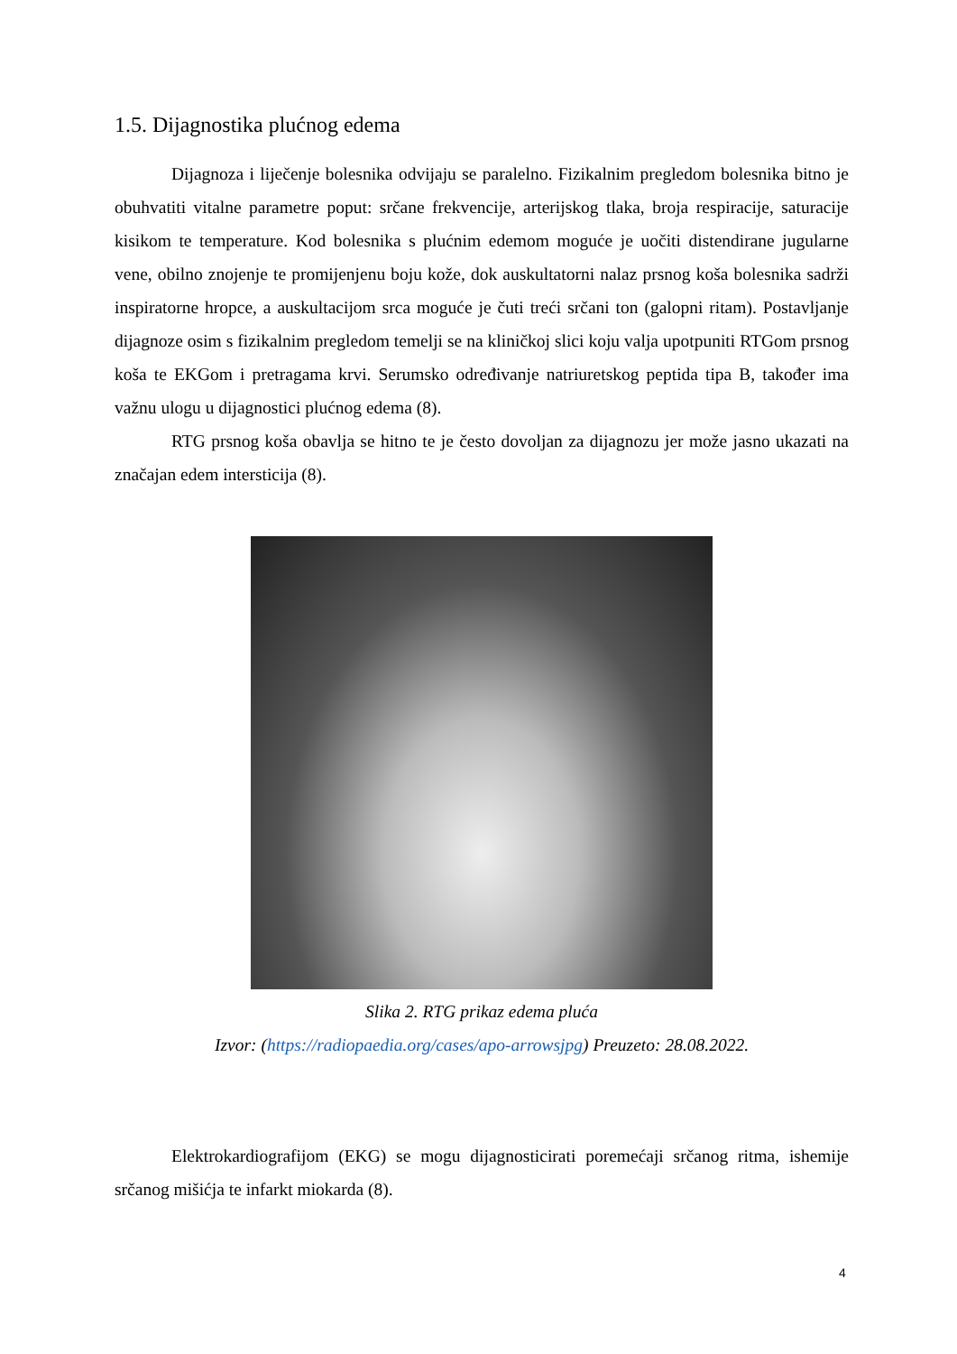1.5. Dijagnostika plućnog edema
Dijagnoza i liječenje bolesnika odvijaju se paralelno. Fizikalnim pregledom bolesnika bitno je obuhvatiti vitalne parametre poput: srčane frekvencije, arterijskog tlaka, broja respiracije, saturacije kisikom te temperature. Kod bolesnika s plućnim edemom moguće je uočiti distendirane jugularne vene, obilno znojenje te promijenjenu boju kože, dok auskultatorni nalaz prsnog koša bolesnika sadrži inspiratorne hropce, a auskultacijom srca moguće je čuti treći srčani ton (galopni ritam). Postavljanje dijagnoze osim s fizikalnim pregledom temelji se na kliničkoj slici koju valja upotpuniti RTGom prsnog koša te EKGom i pretragama krvi. Serumsko određivanje natriuretskog peptida tipa B, također ima važnu ulogu u dijagnostici plućnog edema (8).
RTG prsnog koša obavlja se hitno te je često dovoljan za dijagnozu jer može jasno ukazati na značajan edem intersticija (8).
Slika 2. RTG prikaz edema pluća
Izvor: (https://radiopaedia.org/cases/apo-arrowsjpg) Preuzeto: 28.08.2022.
Elektrokardiografijom (EKG) se mogu dijagnosticirati poremećaji srčanog ritma, ishemije srčanog mišićja te infarkt miokarda (8).
4